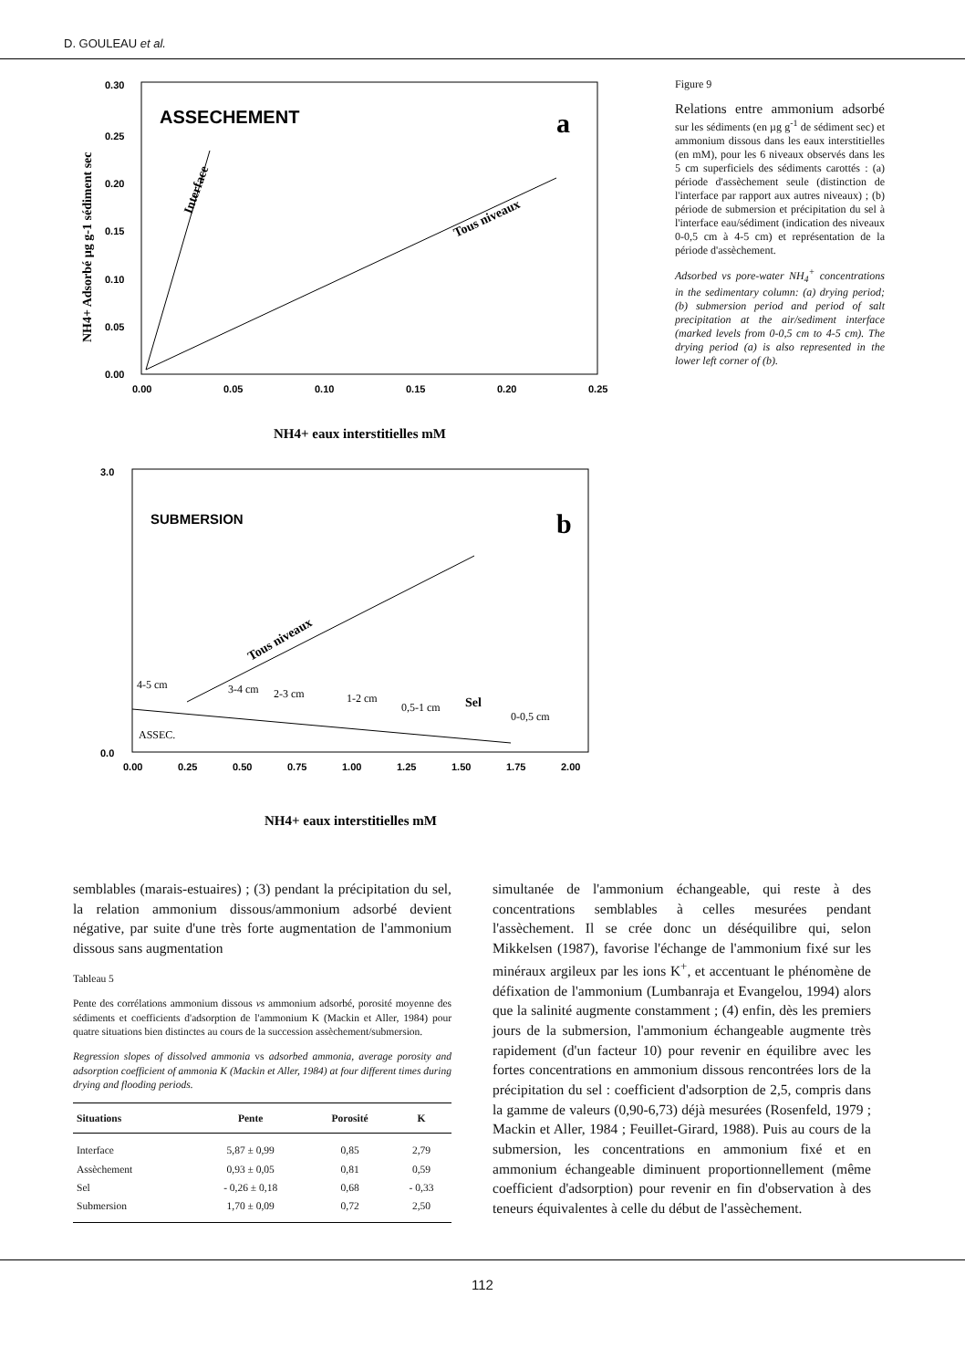D. GOULEAU et al.
ASSECHEMENT
a
0.30
0.25
0.20
0.15
0.10
0.05
0.00
0.00
0.05
0.10
0.15
0.20
0.25
Interface
Tous niveaux
NH4+ eaux interstitielles mM
NH4+ Adsorbé µg g-1 sédiment sec
SUBMERSION
b
3.0
0.0
0.00
0.25
0.50
0.75
1.00
1.25
1.50
1.75
2.00
4-5 cm
3-4 cm
2-3 cm
1-2 cm
0,5-1 cm
Sel
0-0,5 cm
ASSEC.
Tous niveaux
NH4+ eaux interstitielles mM
Figure 9
Relations entre ammonium adsorbé sur les sédiments (en µg g<sup>-1</sup> de sédiment sec) et ammonium dissous dans les eaux interstitielles (en mM), pour les 6 niveaux observés dans les 5 cm superficiels des sédiments carottés : (a) période d'assèchement seule (distinction de l'interface par rapport aux autres niveaux) ; (b) période de submersion et précipitation du sel à l'interface eau/sédiment (indication des niveaux 0-0,5 cm à 4-5 cm) et représentation de la période d'assèchement.
Adsorbed vs pore-water NH<sub>4</sub><sup>+</sup> concentrations in the sedimentary column: (a) drying period; (b) submersion period and period of salt precipitation at the air/sediment interface (marked levels from 0-0,5 cm to 4-5 cm). The drying period (a) is also represented in the lower left corner of (b).
semblables (marais-estuaires) ; (3) pendant la précipitation du sel, la relation ammonium dissous/ammonium adsorbé devient négative, par suite d'une très forte augmentation de l'ammonium dissous sans augmentation
Tableau 5
Pente des corrélations ammonium dissous vs ammonium adsorbé, porosité moyenne des sédiments et coefficients d'adsorption de l'ammonium K (Mackin et Aller, 1984) pour quatre situations bien distinctes au cours de la succession assèchement/submersion.
Regression slopes of dissolved ammonia vs adsorbed ammonia, average porosity and adsorption coefficient of ammonia K (Mackin et Aller, 1984) at four different times during drying and flooding periods.
| Situations | Pente | Porosité | K |
| --- | --- | --- | --- |
| Interface | 5,87 ± 0,99 | 0,85 | 2,79 |
| Assèchement | 0,93 ± 0,05 | 0,81 | 0,59 |
| Sel | - 0,26 ± 0,18 | 0,68 | - 0,33 |
| Submersion | 1,70 ± 0,09 | 0,72 | 2,50 |
simultanée de l'ammonium échangeable, qui reste à des concentrations semblables à celles mesurées pendant l'assèchement. Il se crée donc un déséquilibre qui, selon Mikkelsen (1987), favorise l'échange de l'ammonium fixé sur les minéraux argileux par les ions K<sup>+</sup>, et accentuant le phénomène de défixation de l'ammonium (Lumbanraja et Evangelou, 1994) alors que la salinité augmente constamment ; (4) enfin, dès les premiers jours de la submersion, l'ammonium échangeable augmente très rapidement (d'un facteur 10) pour revenir en équilibre avec les fortes concentrations en ammonium dissous rencontrées lors de la précipitation du sel : coefficient d'adsorption de 2,5, compris dans la gamme de valeurs (0,90-6,73) déjà mesurées (Rosenfeld, 1979 ; Mackin et Aller, 1984 ; Feuillet-Girard, 1988). Puis au cours de la submersion, les concentrations en ammonium fixé et en ammonium échangeable diminuent proportionnellement (même coefficient d'adsorption) pour revenir en fin d'observation à des teneurs équivalentes à celle du début de l'assèchement.
112